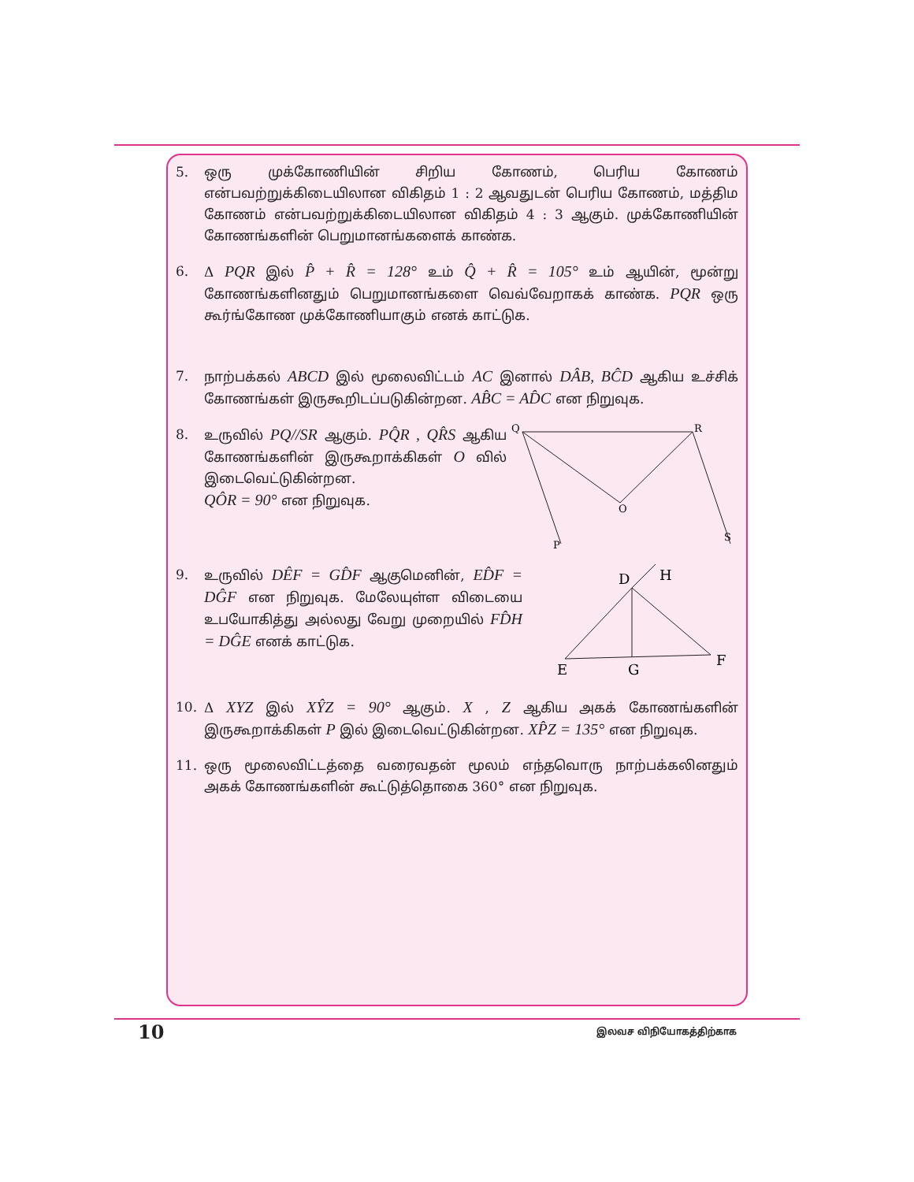5. ஒரு முக்கோணியின் சிறிய கோணம், பெரிய கோணம் என்பவற்றுக்கிடையிலான விகிதம் 1 : 2 ஆவதுடன் பெரிய கோணம், மத்திம கோணம் என்பவற்றுக்கிடையிலான விகிதம் 4 : 3 ஆகும். முக்கோணியின் கோணங்களின் பெறுமானங்களைக் காண்க.
6. Δ PQR இல் P̂ + R̂ = 128° உம் Q̂ + R̂ = 105° உம் ஆயின், மூன்று கோணங்களினதும் பெறுமானங்களை வெவ்வேறாகக் காண்க. PQR ஒரு கூர்ங்கோண முக்கோணியாகும் எனக் காட்டுக.
7. நாற்பக்கல் ABCD இல் மூலைவிட்டம் AC இனால் DÂB, BĈD ஆகிய உச்சிக் கோணங்கள் இருகூறிடப்படுகின்றன. AB̂C = AD̂C என நிறுவுக.
8. உருவில் PQ//SR ஆகும். PQ̂R , QR̂S ஆகிய கோணங்களின் இருகூறாக்கிகள் O வில் இடைவெட்டுகின்றன.
QÔR = 90° என நிறுவுக.
Q
R
O
P
S
9. உருவில் DÊF = GD̂F ஆகுமெனின், ED̂F = DĜF என நிறுவுக. மேலேயுள்ள விடையை உபயோகித்து அல்லது வேறு முறையில் FD̂H = DĜE எனக் காட்டுக.
D
H
E
G
F
10. Δ XYZ இல் XŶZ = 90° ஆகும். X , Z ஆகிய அகக் கோணங்களின் இருகூறாக்கிகள் P இல் இடைவெட்டுகின்றன. XP̂Z = 135° என நிறுவுக.
11. ஒரு மூலைவிட்டத்தை வரைவதன் மூலம் எந்தவொரு நாற்பக்கலினதும் அகக் கோணங்களின் கூட்டுத்தொகை 360° என நிறுவுக.
10 இலவச விநியோகத்திற்காக